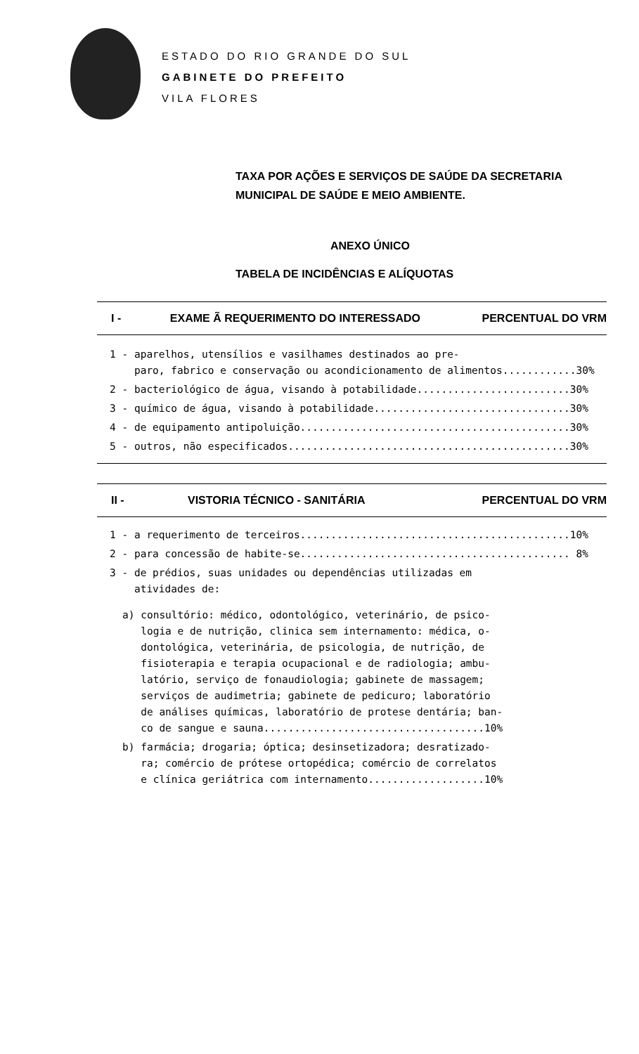ESTADO DO RIO GRANDE DO SUL
GABINETE DO PREFEITO
VILA FLORES
TAXA POR AÇÕES E SERVIÇOS DE SAÚDE DA SECRETARIA
MUNICIPAL DE SAÚDE E MEIO AMBIENTE.
ANEXO ÚNICO
TABELA DE INCIDÊNCIAS E ALÍQUOTAS
| I - | EXAME Ã REQUERIMENTO DO INTERESSADO | PERCENTUAL DO VRM |
| --- | --- | --- |
| 1 - aparelhos, utensílios e vasilhames destinados ao pre- paro, fabrico e conservação ou acondicionamento de alimentos............30% | | |
| 2 - bacteriológico de água, visando à potabilidade.........................30% | | |
| 3 - químico de água, visando à potabilidade................................30% | | |
| 4 - de equipamento antipoluição............................................30% | | |
| 5 - outros, não especificados..............................................30% | | |
| II - | VISTORIA TÉCNICO - SANITÁRIA | PERCENTUAL DO VRM |
| --- | --- | --- |
| 1 - a requerimento de terceiros............................................10% | | |
| 2 - para concessão de habite-se............................................ 8% | | |
| 3 - de prédios, suas unidades ou dependências utilizadas em atividades de: | | |
| a) consultório: médico, odontológico, veterinário, de psico- logia e de nutrição, clinica sem internamento: médica, o- dontológica, veterinária, de psicologia, de nutrição, de fisioterapia e terapia ocupacional e de radiologia; ambu- latório, serviço de fonaudiologia; gabinete de massagem; serviços de audimetria; gabinete de pedicuro; laboratório de análises químicas, laboratório de protese dentária; ban- co de sangue e sauna....................................10% | | |
| b) farmácia; drogaria; óptica; desinsetizadora; desratizado- ra; comércio de prótese ortopédica; comércio de correlatos e clínica geriátrica com internamento...................10% | | |